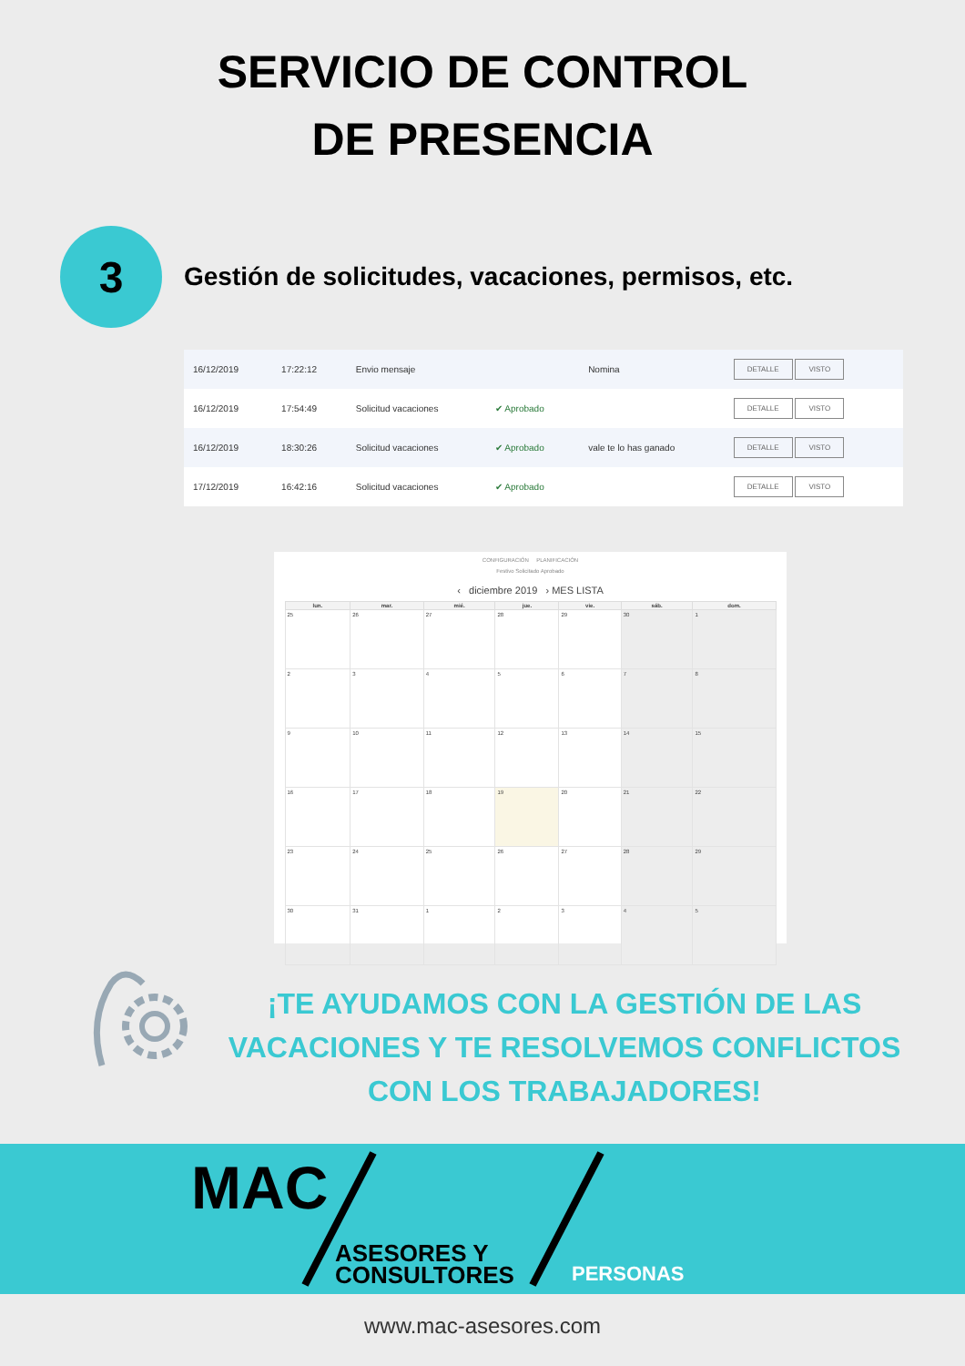SERVICIO DE CONTROL
DE PRESENCIA
3
Gestión de solicitudes, vacaciones, permisos, etc.
| 16/12/2019 | 17:22:12 | Envio mensaje | | Nomina | DETALLE VISTO |
| 16/12/2019 | 17:54:49 | Solicitud vacaciones | ✔ Aprobado | | DETALLE VISTO |
| 16/12/2019 | 18:30:26 | Solicitud vacaciones | ✔ Aprobado | vale te lo has ganado | DETALLE VISTO |
| 17/12/2019 | 16:42:16 | Solicitud vacaciones | ✔ Aprobado | | DETALLE VISTO |
CONFIGURACIÓN PLANIFICACIÓN
Festivo Solicitado Aprobado
‹ diciembre 2019 › MES LISTA
| lun. | mar. | mié. | jue. | vie. | sáb. | dom. |
| --- | --- | --- | --- | --- | --- | --- |
| 25 | 26 | 27 | 28 | 29 | 30 | 1 |
| 2 | 3 | 4 | 5 | 6 | 7 | 8 |
| 9 | 10 | 11 | 12 | 13 | 14 | 15 |
| 16 | 17 | 18 | 19 | 20 | 21 | 22 |
| 23 | 24 | 25 | 26 | 27 | 28 | 29 |
| 30 | 31 | 1 | 2 | 3 | 4 | 5 |
¡TE AYUDAMOS CON LA GESTIÓN DE LAS VACACIONES Y TE RESOLVEMOS CONFLICTOS CON LOS TRABAJADORES!
MAC
ASESORES Y
CONSULTORES
PERSONAS
www.mac-asesores.com